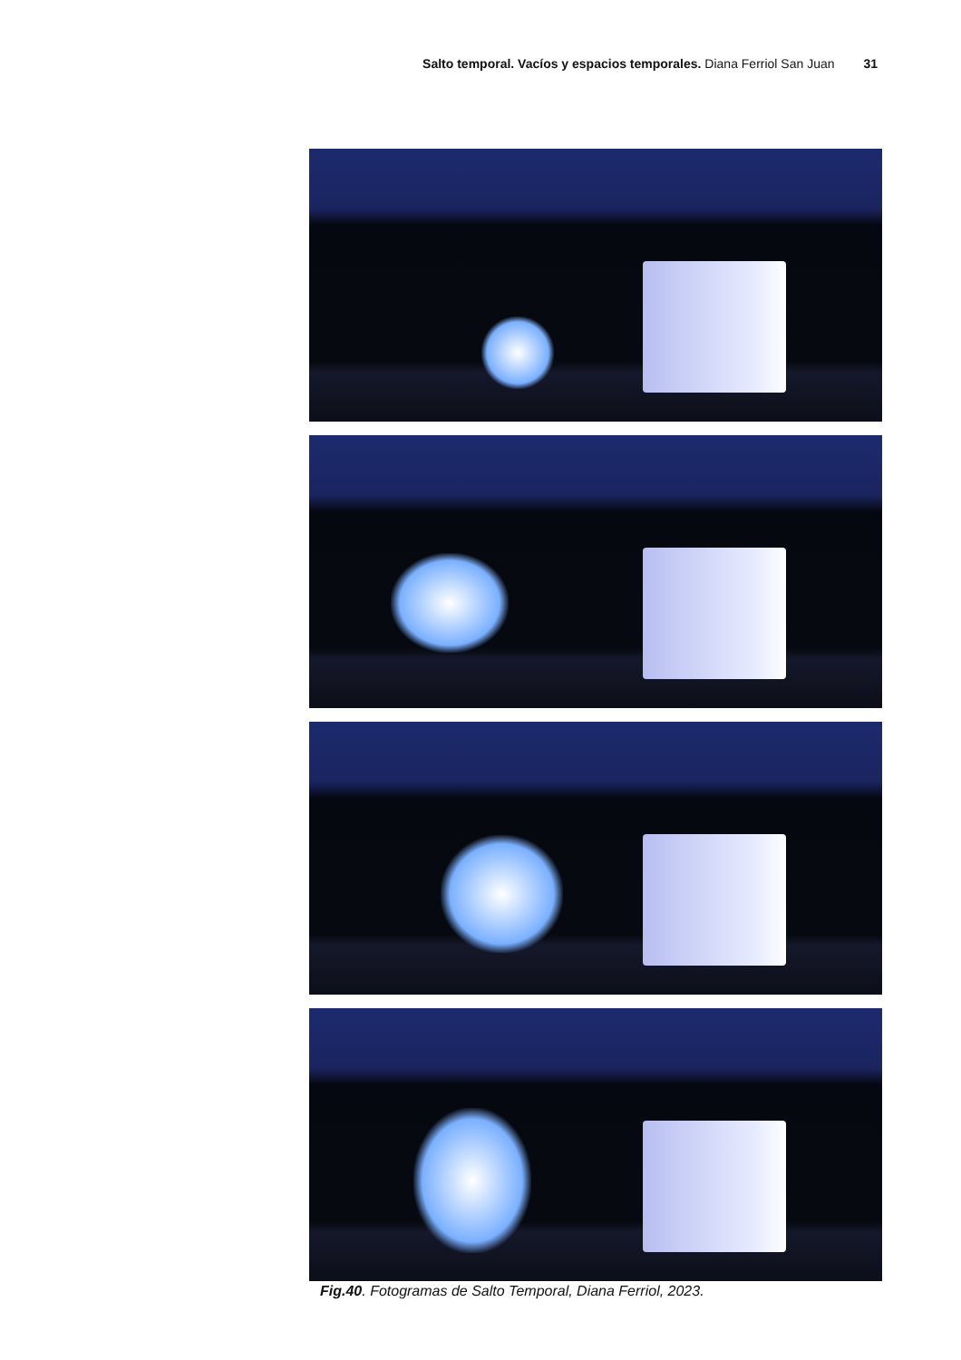Salto temporal. Vacíos y espacios temporales. Diana Ferriol San Juan 31
Fig.40. Fotogramas de Salto Temporal, Diana Ferriol, 2023.